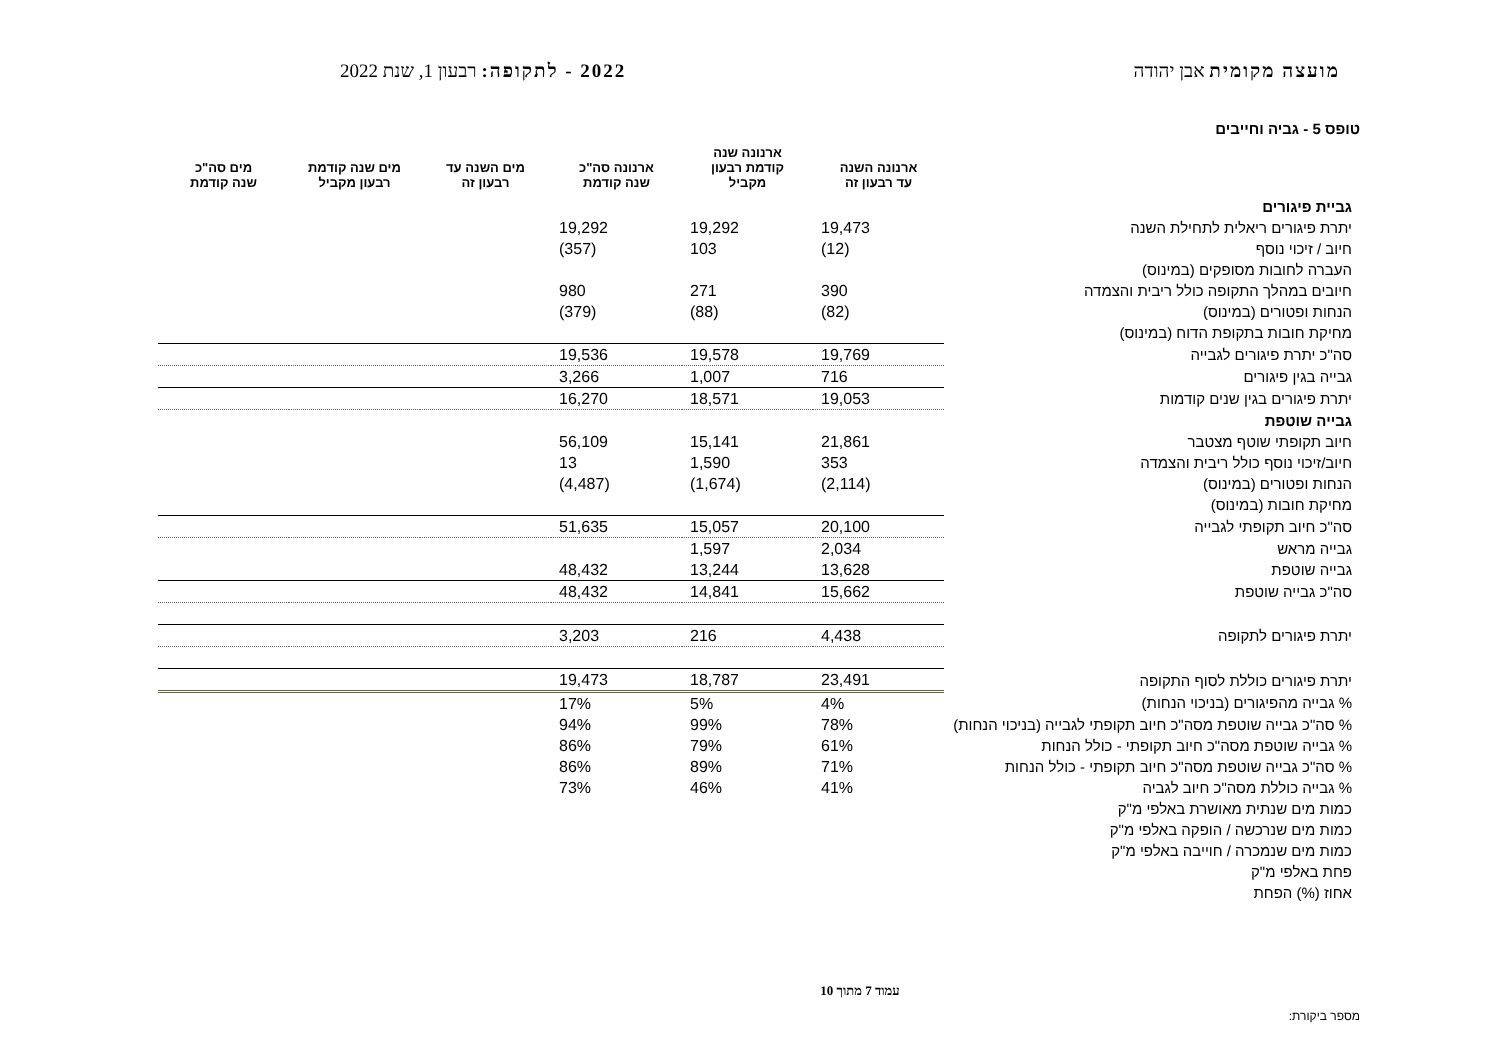מועצה מקומית אבן יהודה 2022 - לתקופה: רבעון 1, שנת 2022
טופס 5 - גביה וחייבים
| | ארנונה השנה עד רבעון זה | ארנונה שנה קודמת רבעון מקביל | ארנונה סה"כ שנה קודמת | מים השנה עד רבעון זה | מים שנה קודמת רבעון מקביל | מים סה"כ שנה קודמת |
| --- | --- | --- | --- | --- | --- | --- |
| גביית פיגורים | | | | | | |
| יתרת פיגורים ריאלית לתחילת השנה | 19,473 | 19,292 | 19,292 | | | |
| חיוב / זיכוי נוסף | (12) | 103 | (357) | | | |
| העברה לחובות מסופקים (במינוס) | | | | | | |
| חיובים במהלך התקופה כולל ריבית והצמדה | 390 | 271 | 980 | | | |
| הנחות ופטורים (במינוס) | (82) | (88) | (379) | | | |
| מחיקת חובות בתקופת הדוח (במינוס) | | | | | | |
| סה"כ יתרת פיגורים לגבייה | 19,769 | 19,578 | 19,536 | | | |
| גבייה בגין פיגורים | 716 | 1,007 | 3,266 | | | |
| יתרת פיגורים בגין שנים קודמות | 19,053 | 18,571 | 16,270 | | | |
| גבייה שוטפת | | | | | | |
| חיוב תקופתי שוטף מצטבר | 21,861 | 15,141 | 56,109 | | | |
| חיוב/זיכוי נוסף כולל ריבית והצמדה | 353 | 1,590 | 13 | | | |
| הנחות ופטורים (במינוס) | (2,114) | (1,674) | (4,487) | | | |
| מחיקת חובות (במינוס) | | | | | | |
| סה"כ חיוב תקופתי לגבייה | 20,100 | 15,057 | 51,635 | | | |
| גבייה מראש | 2,034 | 1,597 | | | | |
| גבייה שוטפת | 13,628 | 13,244 | 48,432 | | | |
| סה"כ גבייה שוטפת | 15,662 | 14,841 | 48,432 | | | |
| יתרת פיגורים לתקופה | 4,438 | 216 | 3,203 | | | |
| יתרת פיגורים כוללת לסוף התקופה | 23,491 | 18,787 | 19,473 | | | |
| % גבייה מהפיגורים (בניכוי הנחות) | 4% | 5% | 17% | | | |
| % סה"כ גבייה שוטפת מסה"כ חיוב תקופתי לגבייה (בניכוי הנחות) | 78% | 99% | 94% | | | |
| % גבייה שוטפת מסה"כ חיוב תקופתי - כולל הנחות | 61% | 79% | 86% | | | |
| % סה"כ גבייה שוטפת מסה"כ חיוב תקופתי - כולל הנחות | 71% | 89% | 86% | | | |
| % גבייה כוללת מסה"כ חיוב לגביה | 41% | 46% | 73% | | | |
| כמות מים שנתית מאושרת באלפי מ"ק | | | | | | |
| כמות מים שנרכשה / הופקה באלפי מ"ק | | | | | | |
| כמות מים שנמכרה / חוייבה באלפי מ"ק | | | | | | |
| פחת באלפי מ"ק | | | | | | |
| אחוז (%) הפחת | | | | | | |
עמוד 7 מתוך 10
מספר ביקורת: